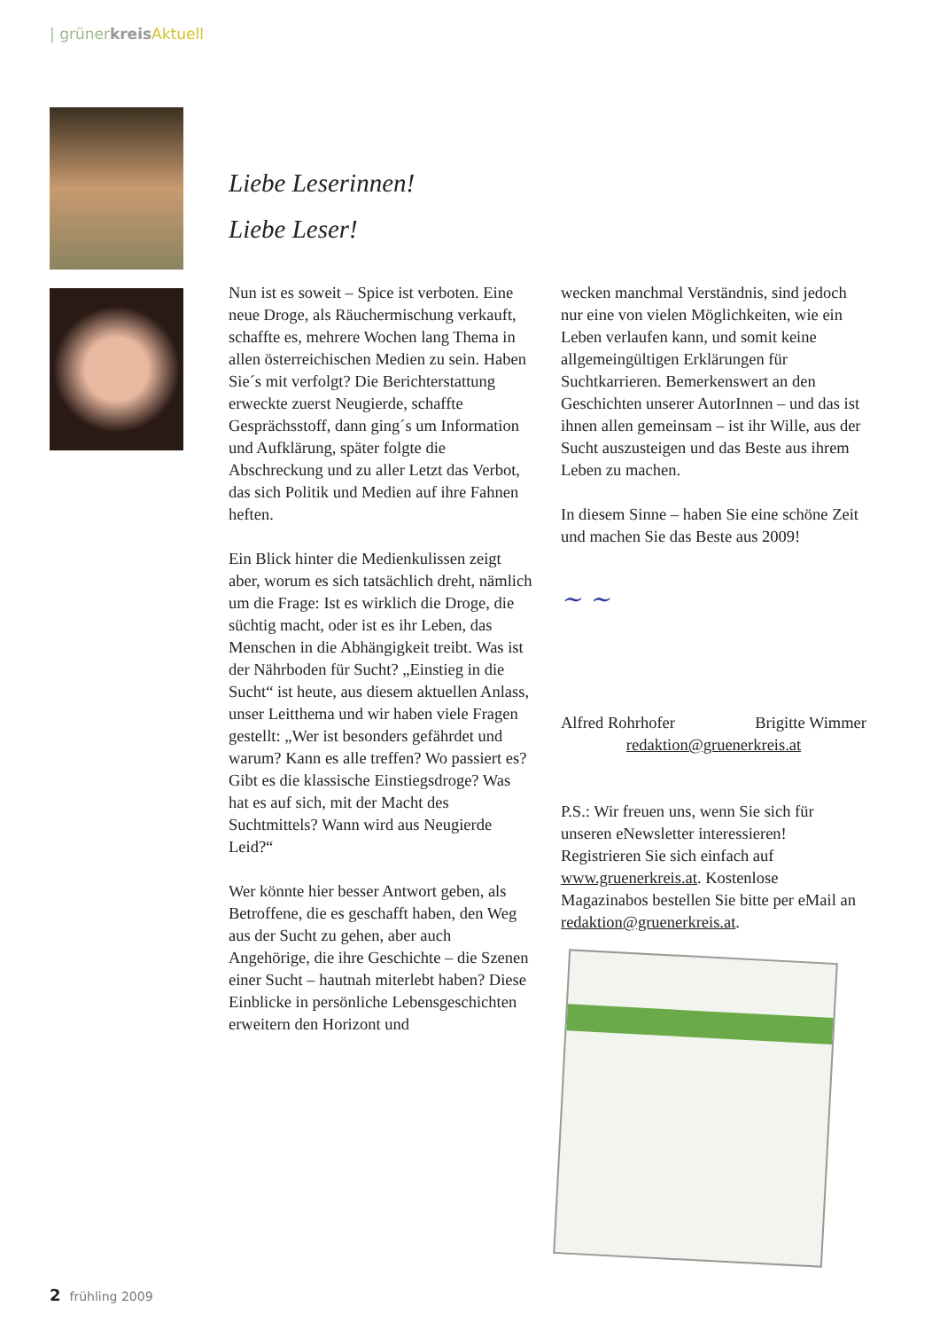| grünerkreis Aktuell
Liebe Leserinnen!
Liebe Leser!
Nun ist es soweit – Spice ist verboten. Eine neue Droge, als Räuchermischung verkauft, schaffte es, mehrere Wochen lang Thema in allen österreichischen Medien zu sein. Haben Sie´s mit verfolgt? Die Berichterstattung erweckte zuerst Neugierde, schaffte Gesprächsstoff, dann ging´s um Information und Aufklärung, später folgte die Abschreckung und zu aller Letzt das Verbot, das sich Politik und Medien auf ihre Fahnen heften.
Ein Blick hinter die Medienkulissen zeigt aber, worum es sich tatsächlich dreht, nämlich um die Frage: Ist es wirklich die Droge, die süchtig macht, oder ist es ihr Leben, das Menschen in die Abhängigkeit treibt. Was ist der Nährboden für Sucht? „Einstieg in die Sucht“ ist heute, aus diesem aktuellen Anlass, unser Leitthema und wir haben viele Fragen gestellt: „Wer ist besonders gefährdet und warum? Kann es alle treffen? Wo passiert es? Gibt es die klassische Einstiegsdroge? Was hat es auf sich, mit der Macht des Suchtmittels? Wann wird aus Neugierde Leid?“
Wer könnte hier besser Antwort geben, als Betroffene, die es geschafft haben, den Weg aus der Sucht zu gehen, aber auch Angehörige, die ihre Geschichte – die Szenen einer Sucht – hautnah miterlebt haben? Diese Einblicke in persönliche Lebensgeschichten erweitern den Horizont und
wecken manchmal Verständnis, sind jedoch nur eine von vielen Möglichkeiten, wie ein Leben verlaufen kann, und somit keine allgemeingültigen Erklärungen für Suchtkarrieren. Bemerkenswert an den Geschichten unserer AutorInnen – und das ist ihnen allen gemeinsam – ist ihr Wille, aus der Sucht auszusteigen und das Beste aus ihrem Leben zu machen.
In diesem Sinne – haben Sie eine schöne Zeit und machen Sie das Beste aus 2009!
~ ~
Alfred Rohrhofer Brigitte Wimmer
redaktion@gruenerkreis.at
P.S.: Wir freuen uns, wenn Sie sich für unseren eNewsletter interessieren! Registrieren Sie sich einfach auf www.gruenerkreis.at. Kostenlose Magazinabos bestellen Sie bitte per eMail an redaktion@gruenerkreis.at.
2 frühling 2009